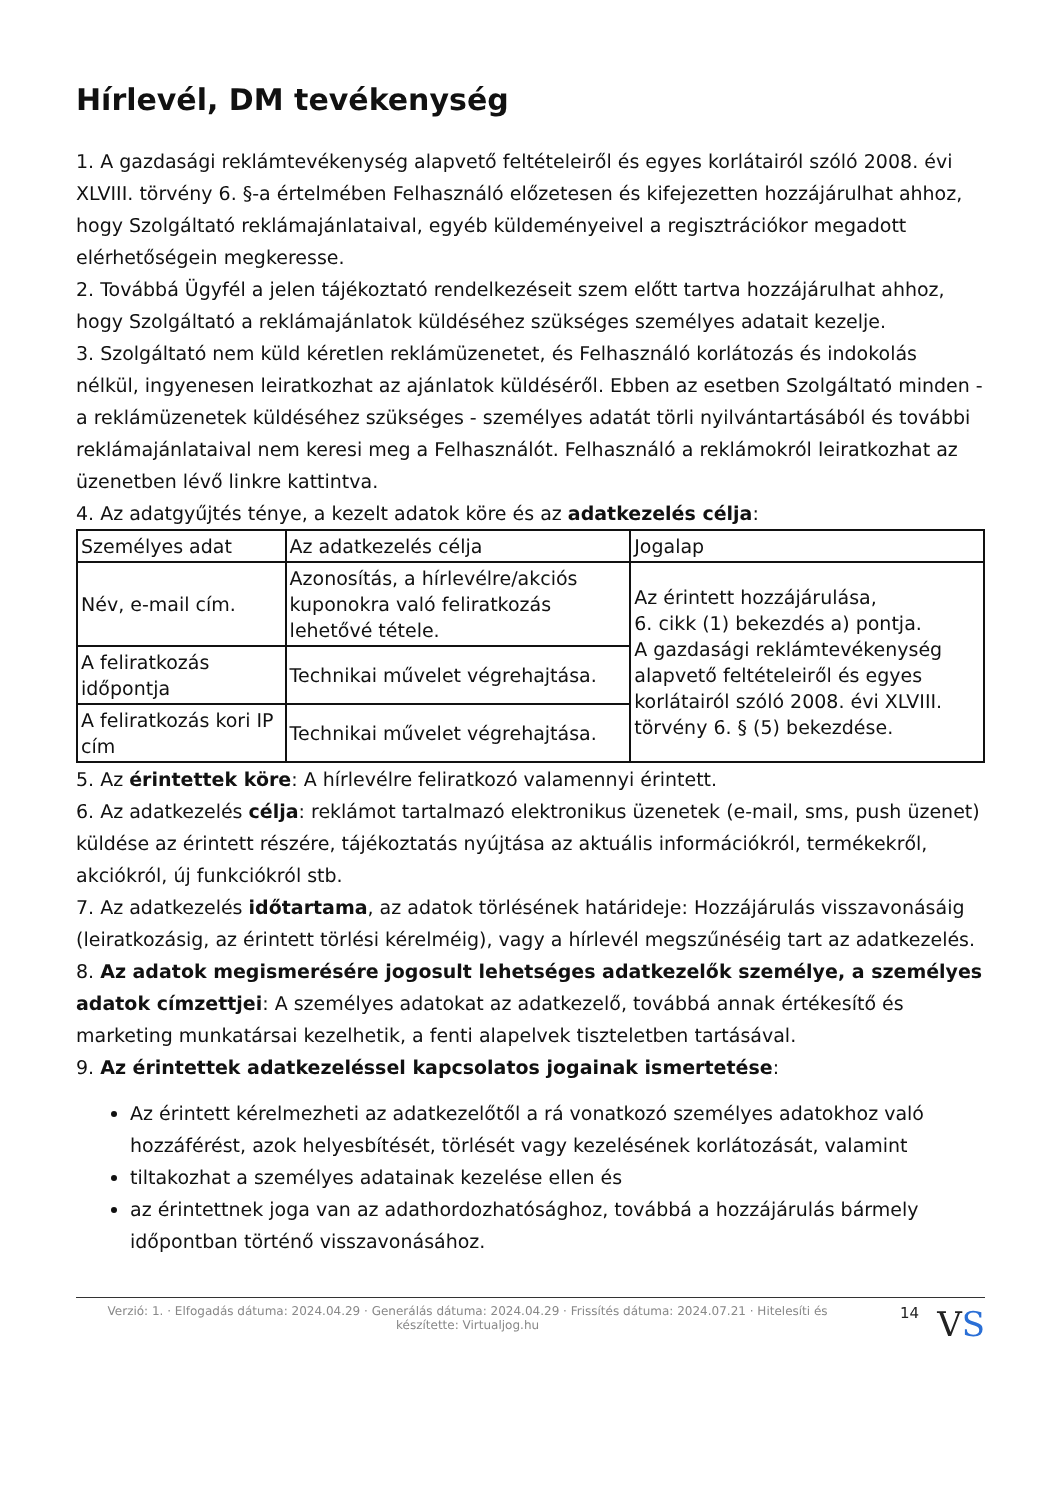Hírlevél, DM tevékenység
1. A gazdasági reklámtevékenység alapvető feltételeiről és egyes korlátairól szóló 2008. évi XLVIII. törvény 6. §-a értelmében Felhasználó előzetesen és kifejezetten hozzájárulhat ahhoz, hogy Szolgáltató reklámajánlataival, egyéb küldeményeivel a regisztrációkor megadott elérhetőségein megkeresse.
2. Továbbá Ügyfél a jelen tájékoztató rendelkezéseit szem előtt tartva hozzájárulhat ahhoz, hogy Szolgáltató a reklámajánlatok küldéséhez szükséges személyes adatait kezelje.
3. Szolgáltató nem küld kéretlen reklámüzenetet, és Felhasználó korlátozás és indokolás nélkül, ingyenesen leiratkozhat az ajánlatok küldéséről. Ebben az esetben Szolgáltató minden - a reklámüzenetek küldéséhez szükséges - személyes adatát törli nyilvántartásából és további reklámajánlataival nem keresi meg a Felhasználót. Felhasználó a reklámokról leiratkozhat az üzenetben lévő linkre kattintva.
4. Az adatgyűjtés ténye, a kezelt adatok köre és az adatkezelés célja:
| Személyes adat | Az adatkezelés célja | Jogalap |
| Név, e-mail cím. | Azonosítás, a hírlevélre/akciós kuponokra való feliratkozás lehetővé tétele. | Az érintett hozzájárulása, 6. cikk (1) bekezdés a) pontja. A gazdasági reklámtevékenység alapvető feltételeiről és egyes korlátairól szóló 2008. évi XLVIII. törvény 6. § (5) bekezdése. |
| A feliratkozás időpontja | Technikai művelet végrehajtása. | |
| A feliratkozás kori IP cím | Technikai művelet végrehajtása. | |
5. Az érintettek köre: A hírlevélre feliratkozó valamennyi érintett.
6. Az adatkezelés célja: reklámot tartalmazó elektronikus üzenetek (e-mail, sms, push üzenet) küldése az érintett részére, tájékoztatás nyújtása az aktuális információkról, termékekről, akciókról, új funkciókról stb.
7. Az adatkezelés időtartama, az adatok törlésének határideje: Hozzájárulás visszavonásáig (leiratkozásig, az érintett törlési kérelméig), vagy a hírlevél megszűnéséig tart az adatkezelés.
8. Az adatok megismerésére jogosult lehetséges adatkezelők személye, a személyes adatok címzettjei: A személyes adatokat az adatkezelő, továbbá annak értékesítő és marketing munkatársai kezelhetik, a fenti alapelvek tiszteletben tartásával.
9. Az érintettek adatkezeléssel kapcsolatos jogainak ismertetése:
Az érintett kérelmezheti az adatkezelőtől a rá vonatkozó személyes adatokhoz való hozzáférést, azok helyesbítését, törlését vagy kezelésének korlátozását, valamint
tiltakozhat a személyes adatainak kezelése ellen és
az érintettnek joga van az adathordozhatósághoz, továbbá a hozzájárulás bármely időpontban történő visszavonásához.
Verzió: 1. · Elfogadás dátuma: 2024.04.29 · Generálás dátuma: 2024.04.29 · Frissítés dátuma: 2024.07.21 · Hitelesíti és készítette: Virtualjog.hu
14
VS